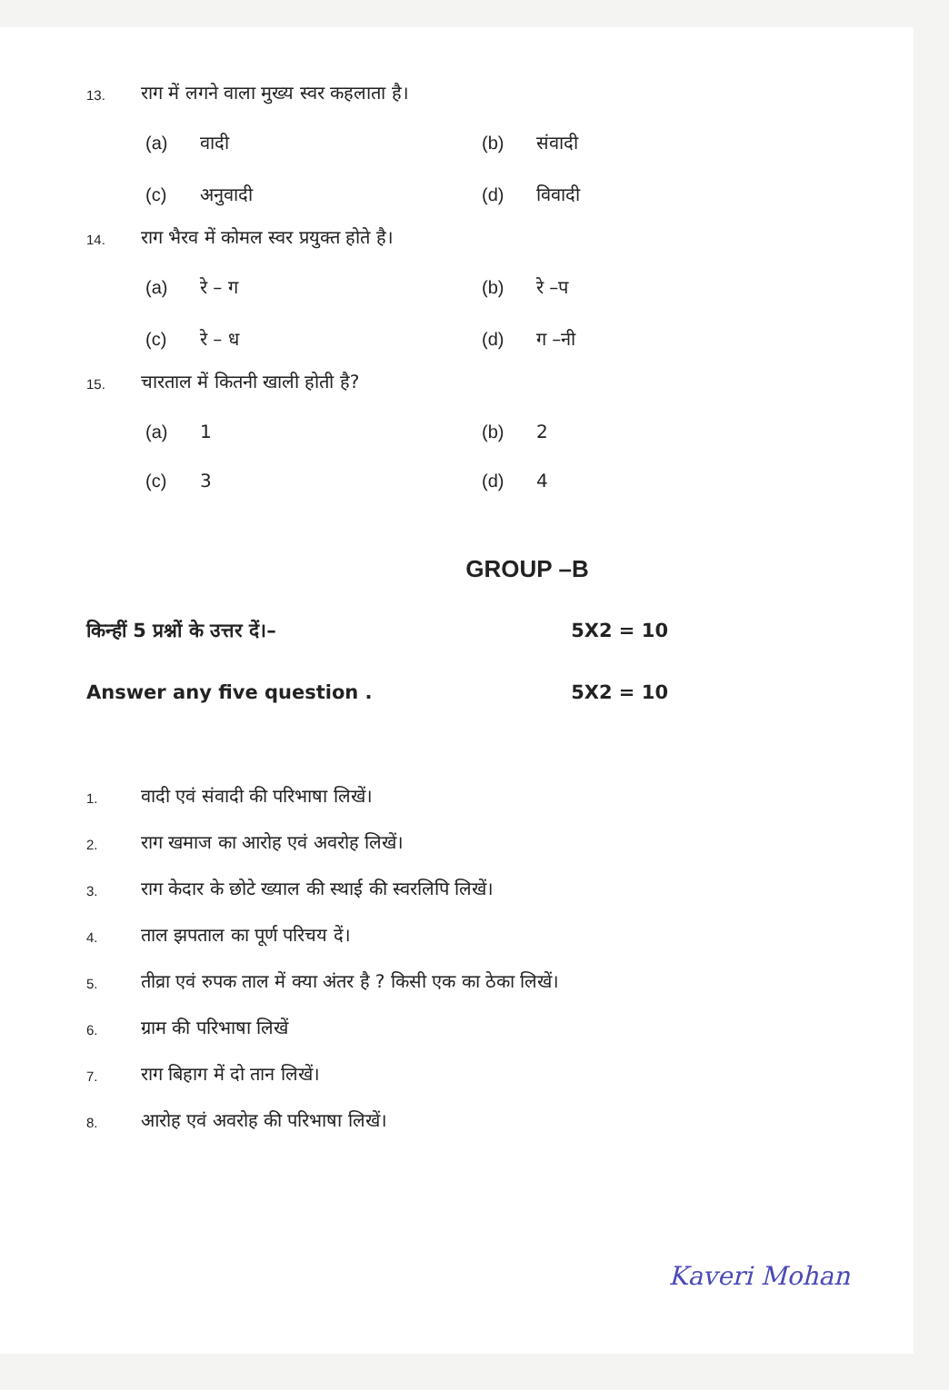13. राग में लगने वाला मुख्य स्वर कहलाता है।
(a) वादी (b) संवादी (c) अनुवादी (d) विवादी
14. राग भैरव में कोमल स्वर प्रयुक्त होते है।
(a) रे – ग (b) रे –प (c) रे – ध (d) ग –नी
15. चारताल में कितनी खाली होती है?
(a) 1 (b) 2 (c) 3 (d) 4
GROUP –B
किन्हीं 5 प्रश्नों के उत्तर दें।– 5X2 = 10
Answer any five question . 5X2 = 10
1. वादी एवं संवादी की परिभाषा लिखें।
2. राग खमाज का आरोह एवं अवरोह लिखें।
3. राग केदार के छोटे ख्याल की स्थाई की स्वरलिपि लिखें।
4. ताल झपताल का पूर्ण परिचय दें।
5. तीव्रा एवं रुपक ताल में क्या अंतर है ? किसी एक का ठेका लिखें।
6. ग्राम की परिभाषा लिखें
7. राग बिहाग में दो तान लिखें।
8. आरोह एवं अवरोह की परिभाषा लिखें।
Kaveri Mohan